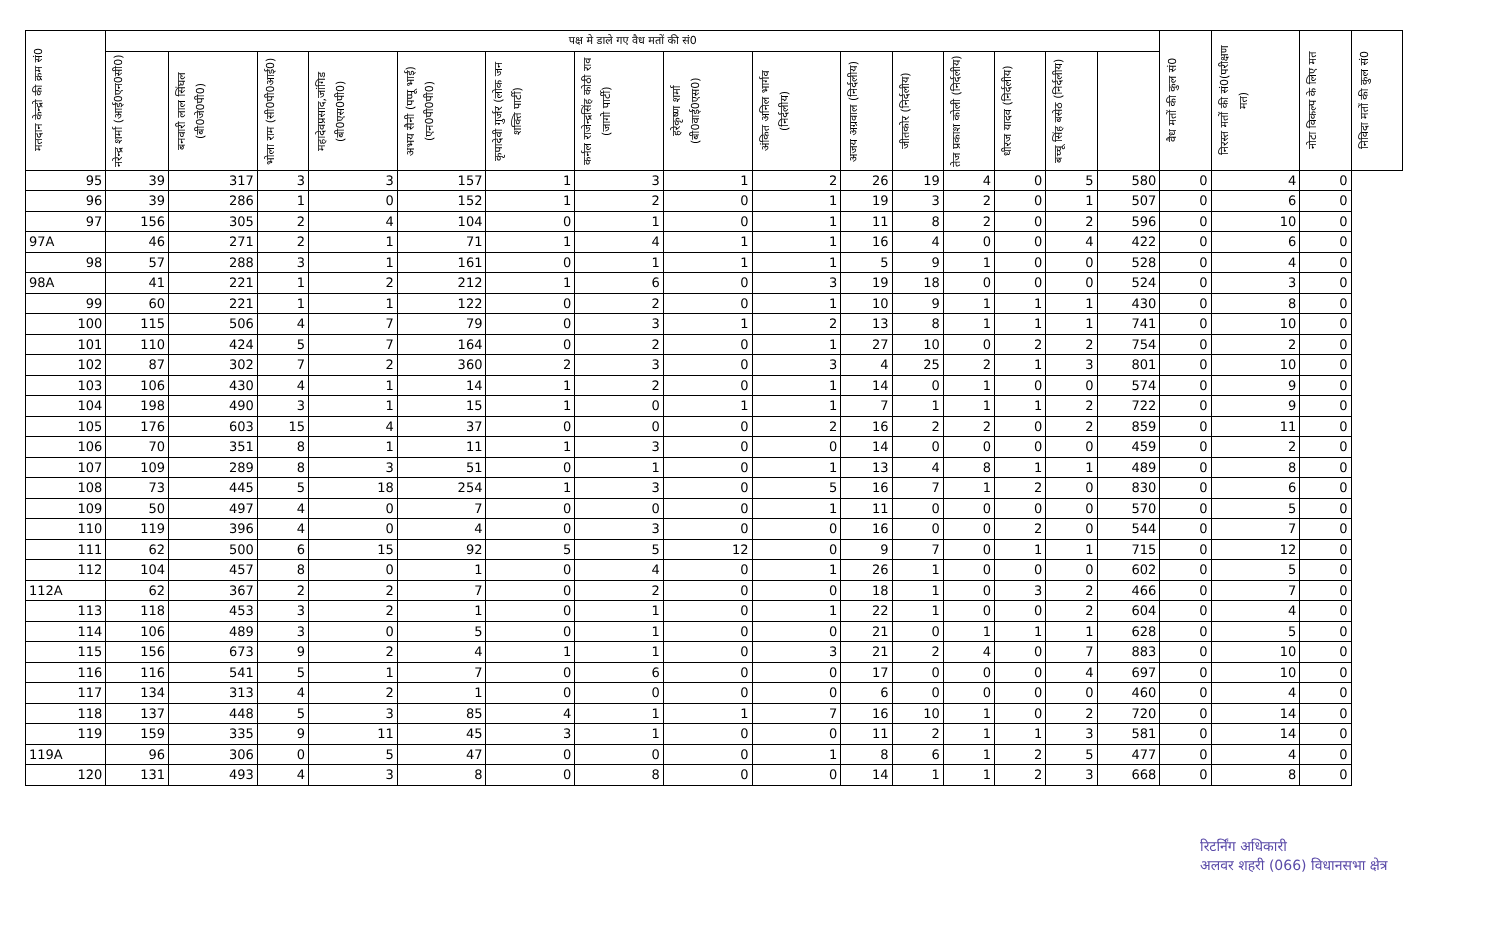| मतदान केन्द्रो की क्रम सं0 | पक्ष मे डाले गए वैध मतों की सं0 | | | | | | | | | | | | | | | वैध मतों की कुल सं0 | निरस्त मतों की सं0(परीक्षण मत) | नोटा विकल्प के लिए मत | निविदा मतों की कुल सं0 |
| --- | --- | --- | --- | --- | --- | --- | --- | --- | --- | --- | --- | --- | --- | --- | --- | --- | --- | --- | --- |
| | नरेन्द्र शर्मा (आई0एन0सी0) | बनवारी लाल सिंघल (बी0जे0पी0) | भोला राम (सी0पी0आई0) | महादेवप्रसाद,जांगिड (बी0एस0पी0) | अभय सैनी (पप्पू भाई) (एन0पी0पी0) | कृपादेवी गुर्जर (लोक जन शक्ति पार्टी) | कर्नल राजेन्द्रसिंह कोठी राव (जागो पार्टी) | हरेकृष्ण शर्मा (बी0वाई0एस0) | अंकित अनिल भार्गव (निर्दलीय) | अजय अग्रवाल (निर्दलीय) | जीतकोर (निर्दलीय) | तेज प्रकाश कोली (निर्दलीय) | धीरज यादव (निर्दलीय) | बच्चू सिंह बसेठ (निर्दलीय) | | | | | |
| 95 | 39 | 317 | 3 | 3 | 157 | 1 | 3 | 1 | 2 | 26 | 19 | 4 | 0 | 5 | 580 | 0 | 4 | 0 | |
| 96 | 39 | 286 | 1 | 0 | 152 | 1 | 2 | 0 | 1 | 19 | 3 | 2 | 0 | 1 | 507 | 0 | 6 | 0 | |
| 97 | 156 | 305 | 2 | 4 | 104 | 0 | 1 | 0 | 1 | 11 | 8 | 2 | 0 | 2 | 596 | 0 | 10 | 0 | |
| 97A | 46 | 271 | 2 | 1 | 71 | 1 | 4 | 1 | 1 | 16 | 4 | 0 | 0 | 4 | 422 | 0 | 6 | 0 | |
| 98 | 57 | 288 | 3 | 1 | 161 | 0 | 1 | 1 | 1 | 5 | 9 | 1 | 0 | 0 | 528 | 0 | 4 | 0 | |
| 98A | 41 | 221 | 1 | 2 | 212 | 1 | 6 | 0 | 3 | 19 | 18 | 0 | 0 | 0 | 524 | 0 | 3 | 0 | |
| 99 | 60 | 221 | 1 | 1 | 122 | 0 | 2 | 0 | 1 | 10 | 9 | 1 | 1 | 1 | 430 | 0 | 8 | 0 | |
| 100 | 115 | 506 | 4 | 7 | 79 | 0 | 3 | 1 | 2 | 13 | 8 | 1 | 1 | 1 | 741 | 0 | 10 | 0 | |
| 101 | 110 | 424 | 5 | 7 | 164 | 0 | 2 | 0 | 1 | 27 | 10 | 0 | 2 | 2 | 754 | 0 | 2 | 0 | |
| 102 | 87 | 302 | 7 | 2 | 360 | 2 | 3 | 0 | 3 | 4 | 25 | 2 | 1 | 3 | 801 | 0 | 10 | 0 | |
| 103 | 106 | 430 | 4 | 1 | 14 | 1 | 2 | 0 | 1 | 14 | 0 | 1 | 0 | 0 | 574 | 0 | 9 | 0 | |
| 104 | 198 | 490 | 3 | 1 | 15 | 1 | 0 | 1 | 1 | 7 | 1 | 1 | 1 | 2 | 722 | 0 | 9 | 0 | |
| 105 | 176 | 603 | 15 | 4 | 37 | 0 | 0 | 0 | 2 | 16 | 2 | 2 | 0 | 2 | 859 | 0 | 11 | 0 | |
| 106 | 70 | 351 | 8 | 1 | 11 | 1 | 3 | 0 | 0 | 14 | 0 | 0 | 0 | 0 | 459 | 0 | 2 | 0 | |
| 107 | 109 | 289 | 8 | 3 | 51 | 0 | 1 | 0 | 1 | 13 | 4 | 8 | 1 | 1 | 489 | 0 | 8 | 0 | |
| 108 | 73 | 445 | 5 | 18 | 254 | 1 | 3 | 0 | 5 | 16 | 7 | 1 | 2 | 0 | 830 | 0 | 6 | 0 | |
| 109 | 50 | 497 | 4 | 0 | 7 | 0 | 0 | 0 | 1 | 11 | 0 | 0 | 0 | 0 | 570 | 0 | 5 | 0 | |
| 110 | 119 | 396 | 4 | 0 | 4 | 0 | 3 | 0 | 0 | 16 | 0 | 0 | 2 | 0 | 544 | 0 | 7 | 0 | |
| 111 | 62 | 500 | 6 | 15 | 92 | 5 | 5 | 12 | 0 | 9 | 7 | 0 | 1 | 1 | 715 | 0 | 12 | 0 | |
| 112 | 104 | 457 | 8 | 0 | 1 | 0 | 4 | 0 | 1 | 26 | 1 | 0 | 0 | 0 | 602 | 0 | 5 | 0 | |
| 112A | 62 | 367 | 2 | 2 | 7 | 0 | 2 | 0 | 0 | 18 | 1 | 0 | 3 | 2 | 466 | 0 | 7 | 0 | |
| 113 | 118 | 453 | 3 | 2 | 1 | 0 | 1 | 0 | 1 | 22 | 1 | 0 | 0 | 2 | 604 | 0 | 4 | 0 | |
| 114 | 106 | 489 | 3 | 0 | 5 | 0 | 1 | 0 | 0 | 21 | 0 | 1 | 1 | 1 | 628 | 0 | 5 | 0 | |
| 115 | 156 | 673 | 9 | 2 | 4 | 1 | 1 | 0 | 3 | 21 | 2 | 4 | 0 | 7 | 883 | 0 | 10 | 0 | |
| 116 | 116 | 541 | 5 | 1 | 7 | 0 | 6 | 0 | 0 | 17 | 0 | 0 | 0 | 4 | 697 | 0 | 10 | 0 | |
| 117 | 134 | 313 | 4 | 2 | 1 | 0 | 0 | 0 | 0 | 6 | 0 | 0 | 0 | 0 | 460 | 0 | 4 | 0 | |
| 118 | 137 | 448 | 5 | 3 | 85 | 4 | 1 | 1 | 7 | 16 | 10 | 1 | 0 | 2 | 720 | 0 | 14 | 0 | |
| 119 | 159 | 335 | 9 | 11 | 45 | 3 | 1 | 0 | 0 | 11 | 2 | 1 | 1 | 3 | 581 | 0 | 14 | 0 | |
| 119A | 96 | 306 | 0 | 5 | 47 | 0 | 0 | 0 | 1 | 8 | 6 | 1 | 2 | 5 | 477 | 0 | 4 | 0 | |
| 120 | 131 | 493 | 4 | 3 | 8 | 0 | 8 | 0 | 0 | 14 | 1 | 1 | 2 | 3 | 668 | 0 | 8 | 0 | |
रिटर्निंग अधिकारी
अलवर शहरी (066) विधानसभा क्षेत्र